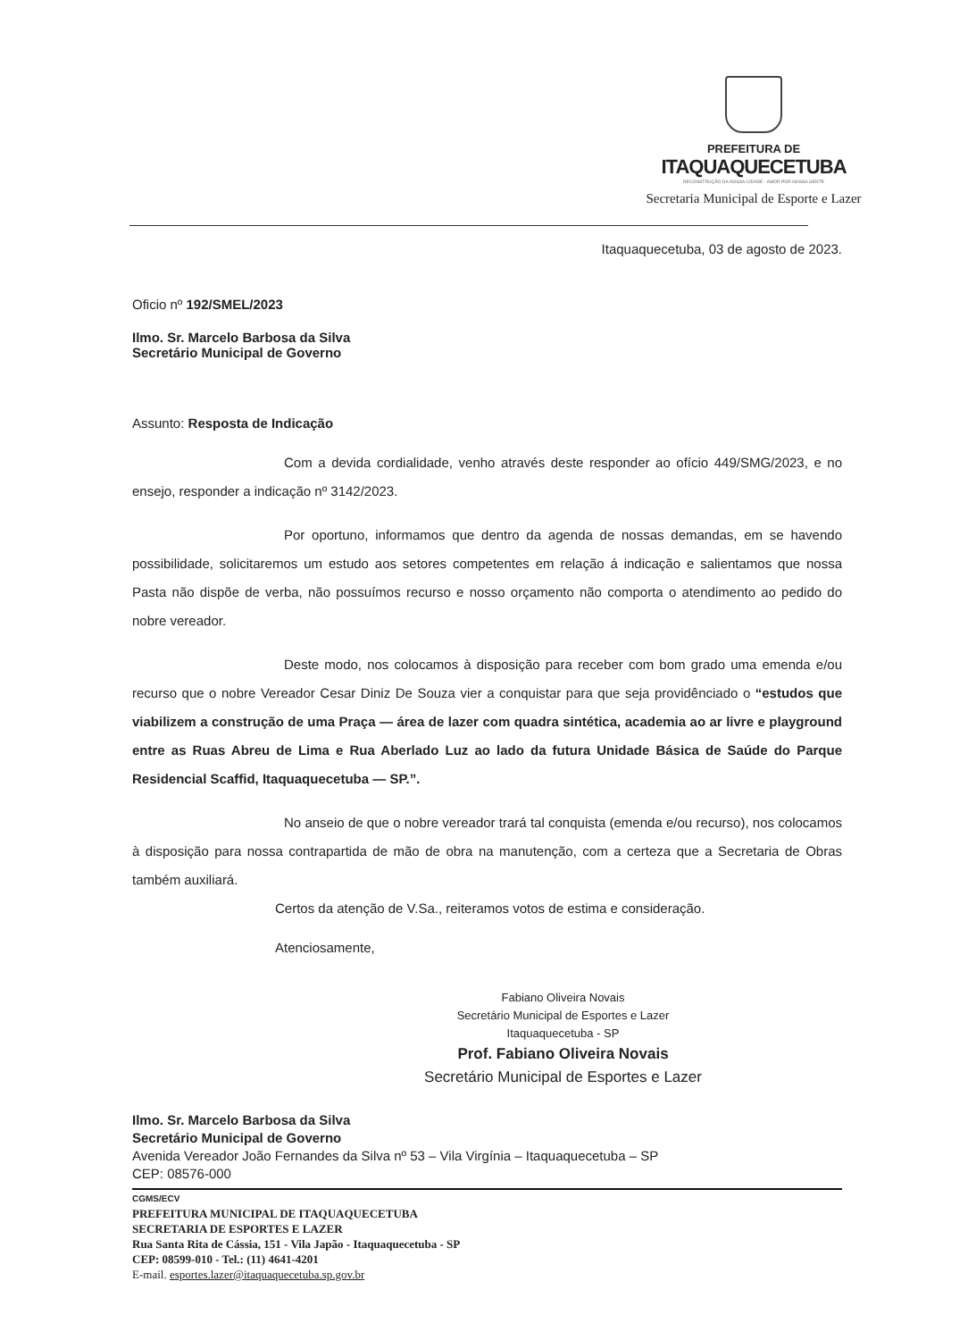PREFEITURA DE
ITAQUAQUECETUBA
RECONSTRUÇÃO DA NOSSA CIDADE · AMOR POR NOSSA GENTE
Secretaria Municipal de Esporte e Lazer
Itaquaquecetuba, 03 de agosto de 2023.
Oficio nº 192/SMEL/2023
Ilmo. Sr. Marcelo Barbosa da Silva
Secretário Municipal de Governo
Assunto: Resposta de Indicação
Com a devida cordialidade, venho através deste responder ao ofício 449/SMG/2023, e no ensejo, responder a indicação nº 3142/2023.
Por oportuno, informamos que dentro da agenda de nossas demandas, em se havendo possibilidade, solicitaremos um estudo aos setores competentes em relação á indicação e salientamos que nossa Pasta não dispõe de verba, não possuímos recurso e nosso orçamento não comporta o atendimento ao pedido do nobre vereador.
Deste modo, nos colocamos à disposição para receber com bom grado uma emenda e/ou recurso que o nobre Vereador Cesar Diniz De Souza vier a conquistar para que seja providênciado o “estudos que viabilizem a construção de uma Praça — área de lazer com quadra sintética, academia ao ar livre e playground entre as Ruas Abreu de Lima e Rua Aberlado Luz ao lado da futura Unidade Básica de Saúde do Parque Residencial Scaffid, Itaquaquecetuba — SP.”.
No anseio de que o nobre vereador trará tal conquista (emenda e/ou recurso), nos colocamos à disposição para nossa contrapartida de mão de obra na manutenção, com a certeza que a Secretaria de Obras também auxiliará.
Certos da atenção de V.Sa., reiteramos votos de estima e consideração.
Atenciosamente,
Fabiano Oliveira Novais
Secretário Municipal de Esportes e Lazer
Itaquaquecetuba - SP
Prof. Fabiano Oliveira Novais
Secretário Municipal de Esportes e Lazer
Ilmo. Sr. Marcelo Barbosa da Silva
Secretário Municipal de Governo
Avenida Vereador João Fernandes da Silva nº 53 – Vila Virgínia – Itaquaquecetuba – SP
CEP: 08576-000
CGMS/ECV
PREFEITURA MUNICIPAL DE ITAQUAQUECETUBA
SECRETARIA DE ESPORTES E LAZER
Rua Santa Rita de Cássia, 151 - Vila Japão - Itaquaquecetuba - SP
CEP: 08599-010 - Tel.: (11) 4641-4201
E-mail. esportes.lazer@itaquaquecetuba.sp.gov.br